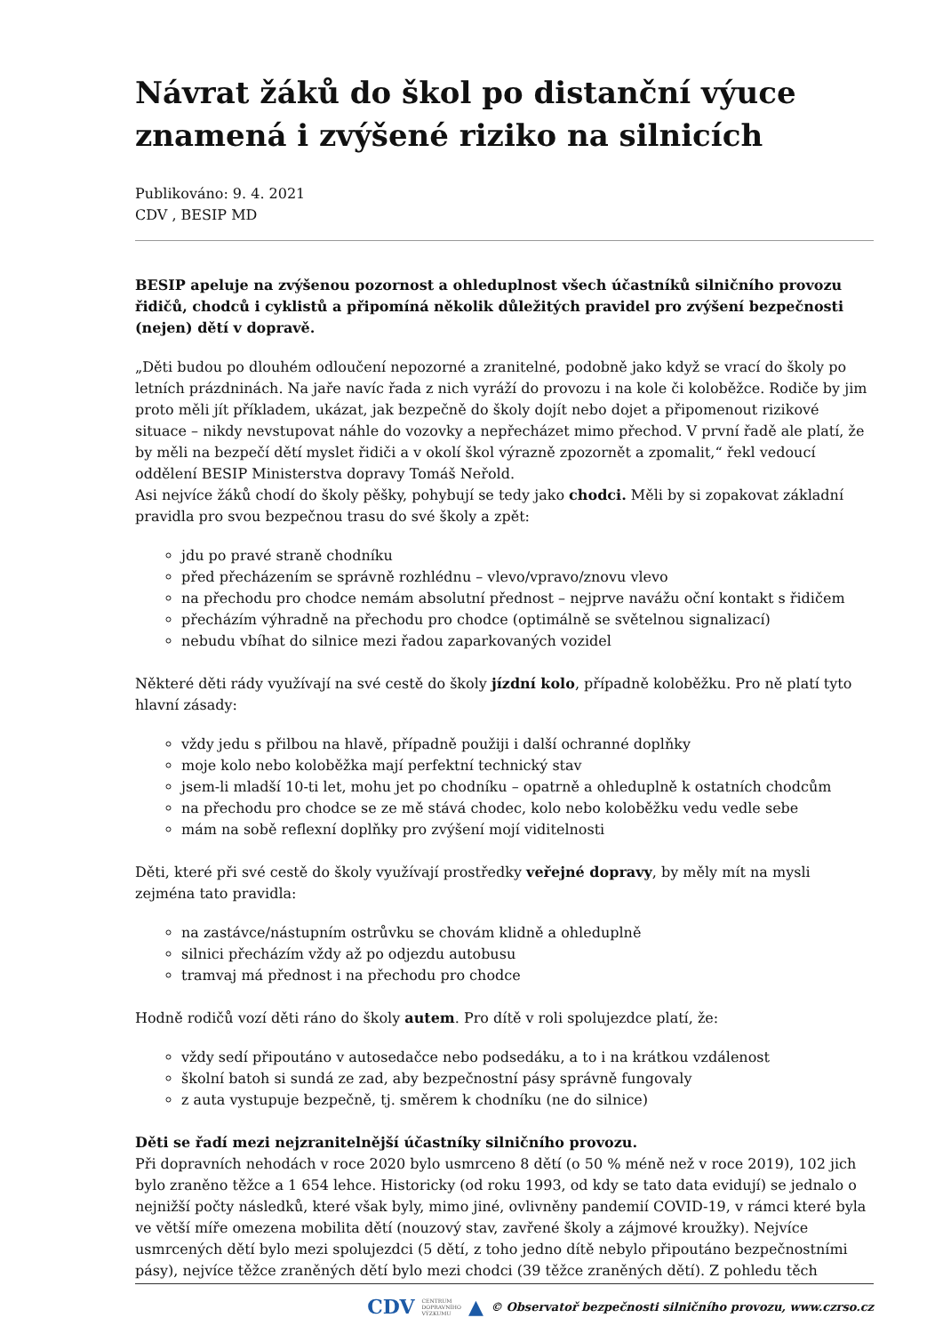Návrat žáků do škol po distanční výuce znamená i zvýšené riziko na silnicích
Publikováno: 9. 4. 2021
CDV , BESIP MD
BESIP apeluje na zvýšenou pozornost a ohleduplnost všech účastníků silničního provozu řidičů, chodců i cyklistů a připomíná několik důležitých pravidel pro zvýšení bezpečnosti (nejen) dětí v dopravě.
„Děti budou po dlouhém odloučení nepozorné a zranitelné, podobně jako když se vrací do školy po letních prázdninách. Na jaře navíc řada z nich vyráží do provozu i na kole či koloběžce. Rodiče by jim proto měli jít příkladem, ukázat, jak bezpečně do školy dojít nebo dojet a připomenout rizikové situace – nikdy nevstupovat náhle do vozovky a nepřecházet mimo přechod. V první řadě ale platí, že by měli na bezpečí dětí myslet řidiči a v okolí škol výrazně zpozornět a zpomalit,“ řekl vedoucí oddělení BESIP Ministerstva dopravy Tomáš Neřold.
Asi nejvíce žáků chodí do školy pěšky, pohybují se tedy jako chodci. Měli by si zopakovat základní pravidla pro svou bezpečnou trasu do své školy a zpět:
jdu po pravé straně chodníku
před přecházením se správně rozhlédnu – vlevo/vpravo/znovu vlevo
na přechodu pro chodce nemám absolutní přednost – nejprve navážu oční kontakt s řidičem
přecházím výhradně na přechodu pro chodce (optimálně se světelnou signalizací)
nebudu vbíhat do silnice mezi řadou zaparkovaných vozidel
Některé děti rády využívají na své cestě do školy jízdní kolo, případně koloběžku. Pro ně platí tyto hlavní zásady:
vždy jedu s přilbou na hlavě, případně použiji i další ochranné doplňky
moje kolo nebo koloběžka mají perfektní technický stav
jsem-li mladší 10-ti let, mohu jet po chodníku – opatrně a ohleduplně k ostatních chodcům
na přechodu pro chodce se ze mě stává chodec, kolo nebo koloběžku vedu vedle sebe
mám na sobě reflexní doplňky pro zvýšení mojí viditelnosti
Děti, které při své cestě do školy využívají prostředky veřejné dopravy, by měly mít na mysli zejména tato pravidla:
na zastávce/nástupním ostrůvku se chovám klidně a ohleduplně
silnici přecházím vždy až po odjezdu autobusu
tramvaj má přednost i na přechodu pro chodce
Hodně rodičů vozí děti ráno do školy autem. Pro dítě v roli spolujezdce platí, že:
vždy sedí připoutáno v autosedačce nebo podsedáku, a to i na krátkou vzdálenost
školní batoh si sundá ze zad, aby bezpečnostní pásy správně fungovaly
z auta vystupuje bezpečně, tj. směrem k chodníku (ne do silnice)
Děti se řadí mezi nejzranitelnější účastníky silničního provozu.
Při dopravních nehodách v roce 2020 bylo usmrceno 8 dětí (o 50 % méně než v roce 2019), 102 jich bylo zraněno těžce a 1 654 lehce. Historicky (od roku 1993, od kdy se tato data evidují) se jednalo o nejnižší počty následků, které však byly, mimo jiné, ovlivněny pandemií COVID-19, v rámci které byla ve větší míře omezena mobilita dětí (nouzový stav, zavřené školy a zájmové kroužky). Nejvíce usmrcených dětí bylo mezi spolujezdci (5 dětí, z toho jedno dítě nebylo připoutáno bezpečnostními pásy), nejvíce těžce zraněných dětí bylo mezi chodci (39 těžce zraněných dětí). Z pohledu těch
CDV CENTRUM
DOPRAVNÍHO
VÝZKUMU ▲ © Observatoř bezpečnosti silničního provozu, www.czrso.cz